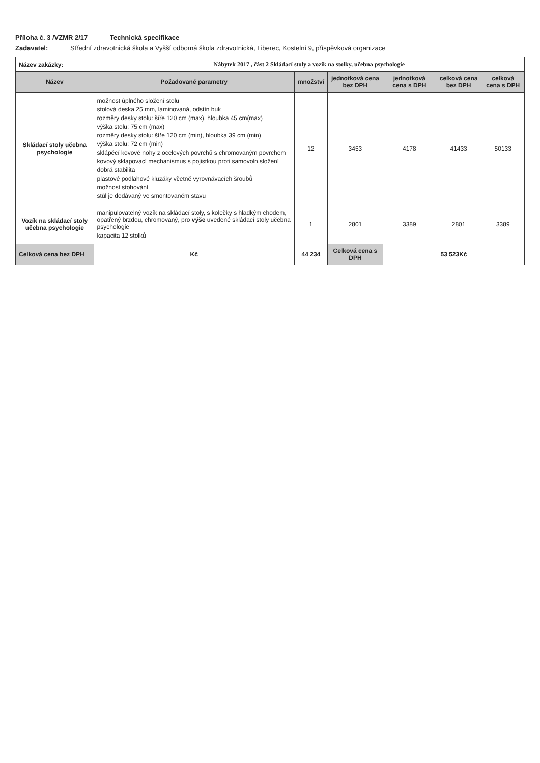Příloha č. 3 /VZMR 2/17 Technická specifikace
Zadavatel: Střední zdravotnická škola a Vyšší odborná škola zdravotnická, Liberec, Kostelní 9, příspěvková organizace
| Název zakázky: | Nábytek 2017 , část 2 Skládací stoly a vozík na stolky, učebna psychologie | | | | | |
| Název | Požadované parametry | množství | jednotková cena bez DPH | jednotková cena s DPH | celková cena bez DPH | celková cena s DPH |
| Skládací stoly učebna psychologie | možnost úplného složení stolu stolová deska 25 mm, laminovaná, odstín buk rozměry desky stolu: šíře 120 cm (max), hloubka 45 cm(max) výška stolu: 75 cm (max) rozměry desky stolu: šíře 120 cm (min), hloubka 39 cm (min) výška stolu: 72 cm (min) sklápěcí kovové nohy z ocelových povrchů s chromovaným povrchem kovový sklapovací mechanismus s pojistkou proti samovoln.složení dobrá stabilita plastové podlahové kluzáky včetně vyrovnávacích šroubů možnost stohování stůl je dodávaný ve smontovaném stavu | 12 | 3453 | 4178 | 41433 | 50133 |
| Vozík na skládací stoly učebna psychologie | manipulovatelný vozík na skládací stoly, s kolečky s hladkým chodem, opatřený brzdou, chromovaný, pro výše uvedené skládací stoly učebna psychologie kapacita 12 stolků | 1 | 2801 | 3389 | 2801 | 3389 |
| Celková cena bez DPH | Kč | 44 234 | Celková cena s DPH | 53 523Kč | | |